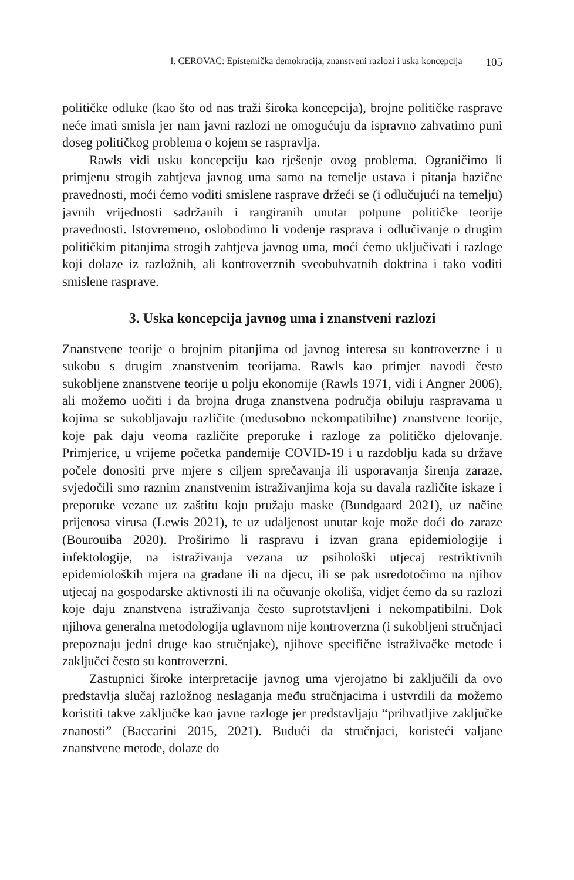I. CEROVAC: Epistemička demokracija, znanstveni razlozi i uska koncepcija 105
političke odluke (kao što od nas traži široka koncepcija), brojne političke rasprave neće imati smisla jer nam javni razlozi ne omogućuju da ispravno zahvatimo puni doseg političkog problema o kojem se raspravlja.
Rawls vidi usku koncepciju kao rješenje ovog problema. Ograničimo li primjenu strogih zahtjeva javnog uma samo na temelje ustava i pitanja bazične pravednosti, moći ćemo voditi smislene rasprave držeći se (i odlučujući na temelju) javnih vrijednosti sadržanih i rangiranih unutar potpune političke teorije pravednosti. Istovremeno, oslobodimo li vođenje rasprava i odlučivanje o drugim političkim pitanjima strogih zahtjeva javnog uma, moći ćemo uključivati i razloge koji dolaze iz razložnih, ali kontroverznih sveobuhvatnih doktrina i tako voditi smislene rasprave.
3. Uska koncepcija javnog uma i znanstveni razlozi
Znanstvene teorije o brojnim pitanjima od javnog interesa su kontroverzne i u sukobu s drugim znanstvenim teorijama. Rawls kao primjer navodi često sukobljene znanstvene teorije u polju ekonomije (Rawls 1971, vidi i Angner 2006), ali možemo uočiti i da brojna druga znanstvena područja obiluju raspravama u kojima se sukobljavaju različite (međusobno nekompatibilne) znanstvene teorije, koje pak daju veoma različite preporuke i razloge za političko djelovanje. Primjerice, u vrijeme početka pandemije COVID-19 i u razdoblju kada su države počele donositi prve mjere s ciljem sprečavanja ili usporavanja širenja zaraze, svjedočili smo raznim znanstvenim istraživanjima koja su davala različite iskaze i preporuke vezane uz zaštitu koju pružaju maske (Bundgaard 2021), uz načine prijenosa virusa (Lewis 2021), te uz udaljenost unutar koje može doći do zaraze (Bourouiba 2020). Proširimo li raspravu i izvan grana epidemiologije i infektologije, na istraživanja vezana uz psihološki utjecaj restriktivnih epidemioloških mjera na građane ili na djecu, ili se pak usredotočimo na njihov utjecaj na gospodarske aktivnosti ili na očuvanje okoliša, vidjet ćemo da su razlozi koje daju znanstvena istraživanja često suprotstavljeni i nekompatibilni. Dok njihova generalna metodologija uglavnom nije kontroverzna (i sukobljeni stručnjaci prepoznaju jedni druge kao stručnjake), njihove specifične istraživačke metode i zaključci često su kontroverzni.
Zastupnici široke interpretacije javnog uma vjerojatno bi zaključili da ovo predstavlja slučaj razložnog neslaganja među stručnjacima i ustvrdili da možemo koristiti takve zaključke kao javne razloge jer predstavljaju “prihvatljive zaključke znanosti” (Baccarini 2015, 2021). Budući da stručnjaci, koristeći valjane znanstvene metode, dolaze do